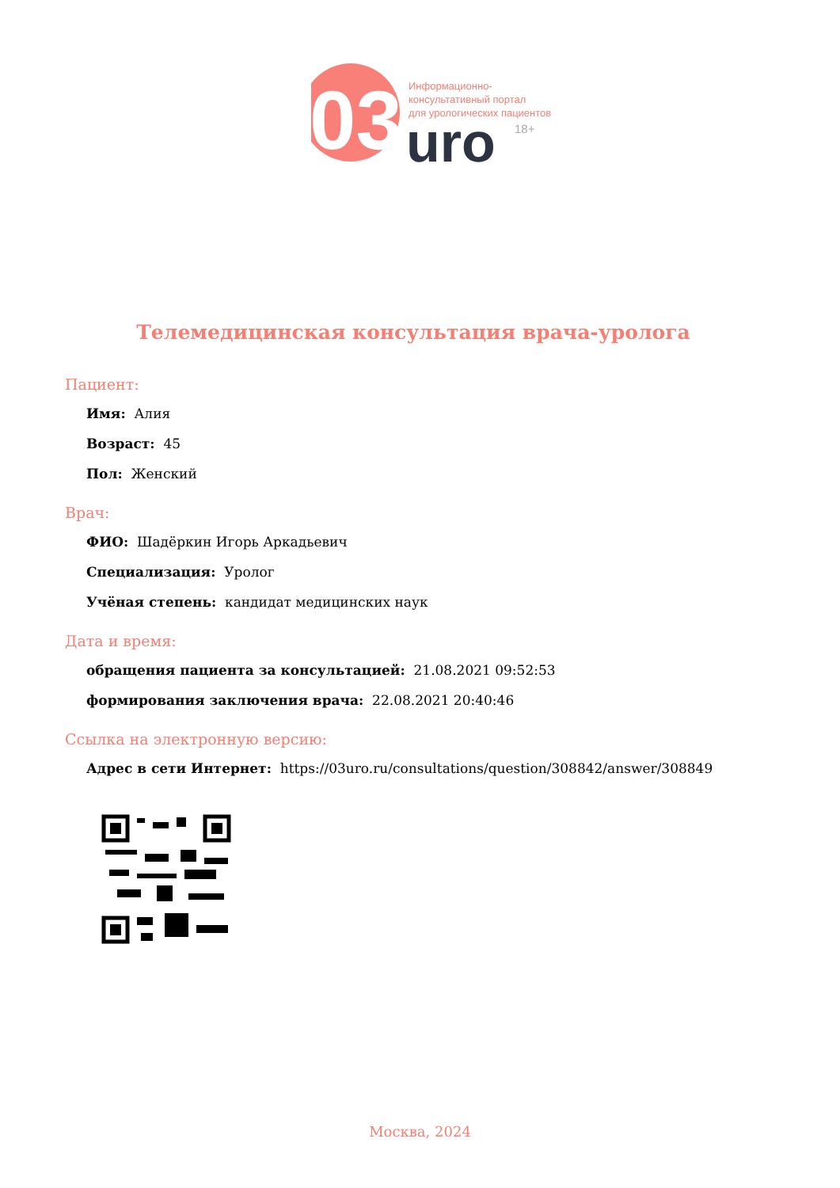03
uro
Информационно-
консультативный портал
для урологических пациентов
18+
Телемедицинская консультация врача-уролога
Пациент:
Имя: Алия
Возраст: 45
Пол: Женский
Врач:
ФИО: Шадёркин Игорь Аркадьевич
Специализация: Уролог
Учёная степень: кандидат медицинских наук
Дата и время:
обращения пациента за консультацией: 21.08.2021 09:52:53
формирования заключения врача: 22.08.2021 20:40:46
Ссылка на электронную версию:
Адрес в сети Интернет: https://03uro.ru/consultations/question/308842/answer/308849
Москва, 2024